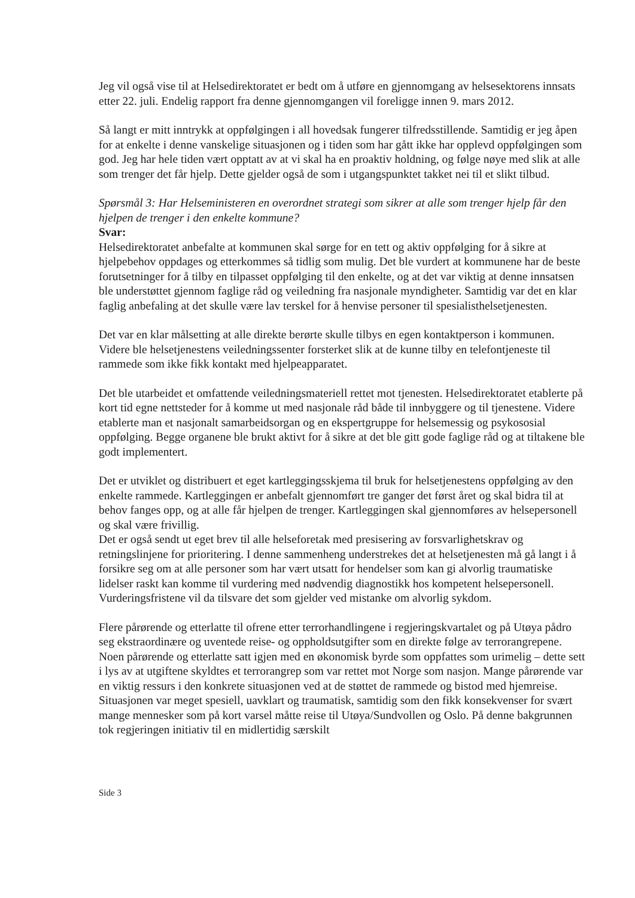Jeg vil også vise til at Helsedirektoratet er bedt om å utføre en gjennomgang av helsesektorens innsats etter 22. juli. Endelig rapport fra denne gjennomgangen vil foreligge innen 9. mars 2012.
Så langt er mitt inntrykk at oppfølgingen i all hovedsak fungerer tilfredsstillende. Samtidig er jeg åpen for at enkelte i denne vanskelige situasjonen og i tiden som har gått ikke har opplevd oppfølgingen som god. Jeg har hele tiden vært opptatt av at vi skal ha en proaktiv holdning, og følge nøye med slik at alle som trenger det får hjelp. Dette gjelder også de som i utgangspunktet takket nei til et slikt tilbud.
Spørsmål 3: Har Helseministeren en overordnet strategi som sikrer at alle som trenger hjelp får den hjelpen de trenger i den enkelte kommune?
Svar:
Helsedirektoratet anbefalte at kommunen skal sørge for en tett og aktiv oppfølging for å sikre at hjelpebehov oppdages og etterkommes så tidlig som mulig. Det ble vurdert at kommunene har de beste forutsetninger for å tilby en tilpasset oppfølging til den enkelte, og at det var viktig at denne innsatsen ble understøttet gjennom faglige råd og veiledning fra nasjonale myndigheter. Samtidig var det en klar faglig anbefaling at det skulle være lav terskel for å henvise personer til spesialisthelsetjenesten.
Det var en klar målsetting at alle direkte berørte skulle tilbys en egen kontaktperson i kommunen. Videre ble helsetjenestens veiledningssenter forsterket slik at de kunne tilby en telefontjeneste til rammede som ikke fikk kontakt med hjelpeapparatet.
Det ble utarbeidet et omfattende veiledningsmateriell rettet mot tjenesten. Helsedirektoratet etablerte på kort tid egne nettsteder for å komme ut med nasjonale råd både til innbyggere og til tjenestene. Videre etablerte man et nasjonalt samarbeidsorgan og en ekspertgruppe for helsemessig og psykososial oppfølging. Begge organene ble brukt aktivt for å sikre at det ble gitt gode faglige råd og at tiltakene ble godt implementert.
Det er utviklet og distribuert et eget kartleggingsskjema til bruk for helsetjenestens oppfølging av den enkelte rammede. Kartleggingen er anbefalt gjennomført tre ganger det først året og skal bidra til at behov fanges opp, og at alle får hjelpen de trenger. Kartleggingen skal gjennomføres av helsepersonell og skal være frivillig.
Det er også sendt ut eget brev til alle helseforetak med presisering av forsvarlighetskrav og retningslinjene for prioritering. I denne sammenheng understrekes det at helsetjenesten må gå langt i å forsikre seg om at alle personer som har vært utsatt for hendelser som kan gi alvorlig traumatiske lidelser raskt kan komme til vurdering med nødvendig diagnostikk hos kompetent helsepersonell. Vurderingsfristene vil da tilsvare det som gjelder ved mistanke om alvorlig sykdom.
Flere pårørende og etterlatte til ofrene etter terrorhandlingene i regjeringskvartalet og på Utøya pådro seg ekstraordinære og uventede reise- og oppholdsutgifter som en direkte følge av terrorangrepene. Noen pårørende og etterlatte satt igjen med en økonomisk byrde som oppfattes som urimelig – dette sett i lys av at utgiftene skyldtes et terrorangrep som var rettet mot Norge som nasjon. Mange pårørende var
en viktig ressurs i den konkrete situasjonen ved at de støttet de rammede og bistod med hjemreise. Situasjonen var meget spesiell, uavklart og traumatisk, samtidig som den fikk konsekvenser for svært mange mennesker som på kort varsel måtte reise til Utøya/Sundvollen og Oslo. På denne bakgrunnen tok regjeringen initiativ til en midlertidig særskilt
Side 3